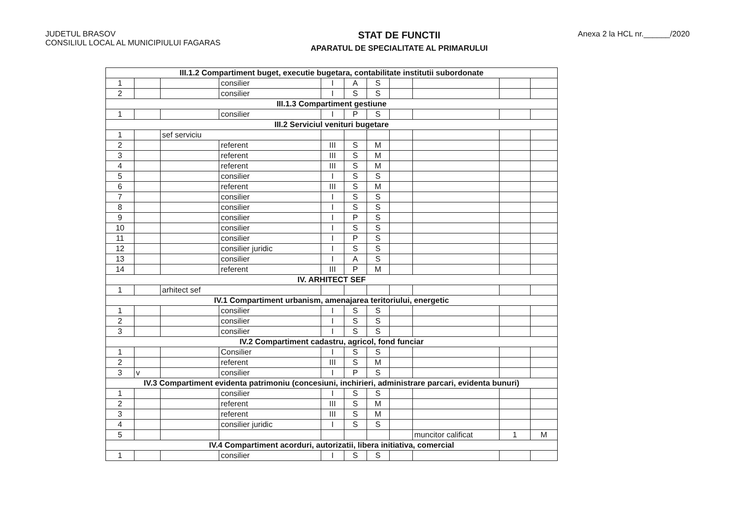JUDETUL BRASOV
CONSILIUL LOCAL AL MUNICIPIULUI FAGARAS
STAT DE FUNCTII
APARATUL DE SPECIALITATE AL PRIMARULUI
Anexa 2 la HCL nr.______/2020
| III.1.2 Compartiment buget, executie bugetara, contabilitate institutii subordonate | | | | | | | | | | |
| 1 | | | consilier | I | A | S | | | | |
| 2 | | | consilier | I | S | S | | | | |
| III.1.3 Compartiment gestiune | | | | | | | | | | |
| 1 | | | consilier | I | P | S | | | | |
| III.2 Serviciul venituri bugetare | | | | | | | | | | |
| 1 | | sef serviciu | | | | | | | | |
| 2 | | | referent | III | S | M | | | | |
| 3 | | | referent | III | S | M | | | | |
| 4 | | | referent | III | S | M | | | | |
| 5 | | | consilier | I | S | S | | | | |
| 6 | | | referent | III | S | M | | | | |
| 7 | | | consilier | I | S | S | | | | |
| 8 | | | consilier | I | S | S | | | | |
| 9 | | | consilier | I | P | S | | | | |
| 10 | | | consilier | I | S | S | | | | |
| 11 | | | consilier | I | P | S | | | | |
| 12 | | | consilier juridic | I | S | S | | | | |
| 13 | | | consilier | I | A | S | | | | |
| 14 | | | referent | III | P | M | | | | |
| IV. ARHITECT SEF | | | | | | | | | | |
| 1 | | arhitect sef | | | | | | | | |
| IV.1 Compartiment urbanism, amenajarea teritoriului, energetic | | | | | | | | | | |
| 1 | | | consilier | I | S | S | | | | |
| 2 | | | consilier | I | S | S | | | | |
| 3 | | | consilier | I | S | S | | | | |
| IV.2 Compartiment cadastru, agricol, fond funciar | | | | | | | | | | |
| 1 | | | Consilier | I | S | S | | | | |
| 2 | | | referent | III | S | M | | | | |
| 3 | v | | consilier | I | P | S | | | | |
| IV.3 Compartiment evidenta patrimoniu (concesiuni, inchirieri, administrare parcari, evidenta bunuri) | | | | | | | | | | |
| 1 | | | consilier | I | S | S | | | | |
| 2 | | | referent | III | S | M | | | | |
| 3 | | | referent | III | S | M | | | | |
| 4 | | | consilier juridic | I | S | S | | | | |
| 5 | | | | | | | | muncitor calificat | 1 | M |
| IV.4 Compartiment acorduri, autorizatii, libera initiativa, comercial | | | | | | | | | | |
| 1 | | | consilier | I | S | S | | | | |